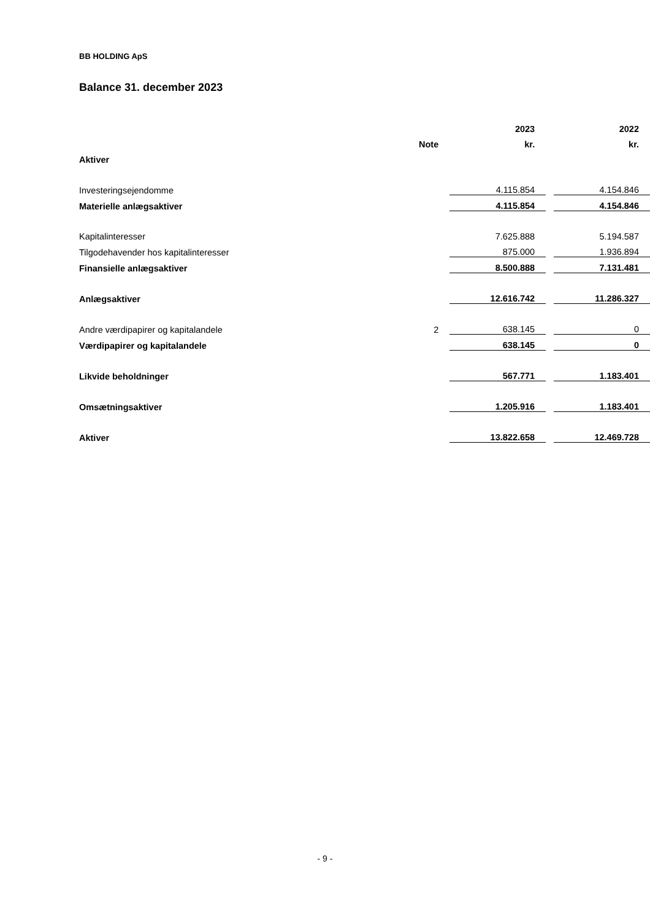BB HOLDING ApS
Balance 31. december 2023
| | | 2023 | | 2022 |
| --- | --- | --- | --- | --- |
| | Note | kr. | | kr. |
| Aktiver | | | | |
| Investeringsejendomme | | 4.115.854 | | 4.154.846 |
| Materielle anlægsaktiver | | 4.115.854 | | 4.154.846 |
| Kapitalinteresser | | 7.625.888 | | 5.194.587 |
| Tilgodehavender hos kapitalinteresser | | 875.000 | | 1.936.894 |
| Finansielle anlægsaktiver | | 8.500.888 | | 7.131.481 |
| Anlægsaktiver | | 12.616.742 | | 11.286.327 |
| Andre værdipapirer og kapitalandele | 2 | 638.145 | | 0 |
| Værdipapirer og kapitalandele | | 638.145 | | 0 |
| Likvide beholdninger | | 567.771 | | 1.183.401 |
| Omsætningsaktiver | | 1.205.916 | | 1.183.401 |
| Aktiver | | 13.822.658 | | 12.469.728 |
- 9 -